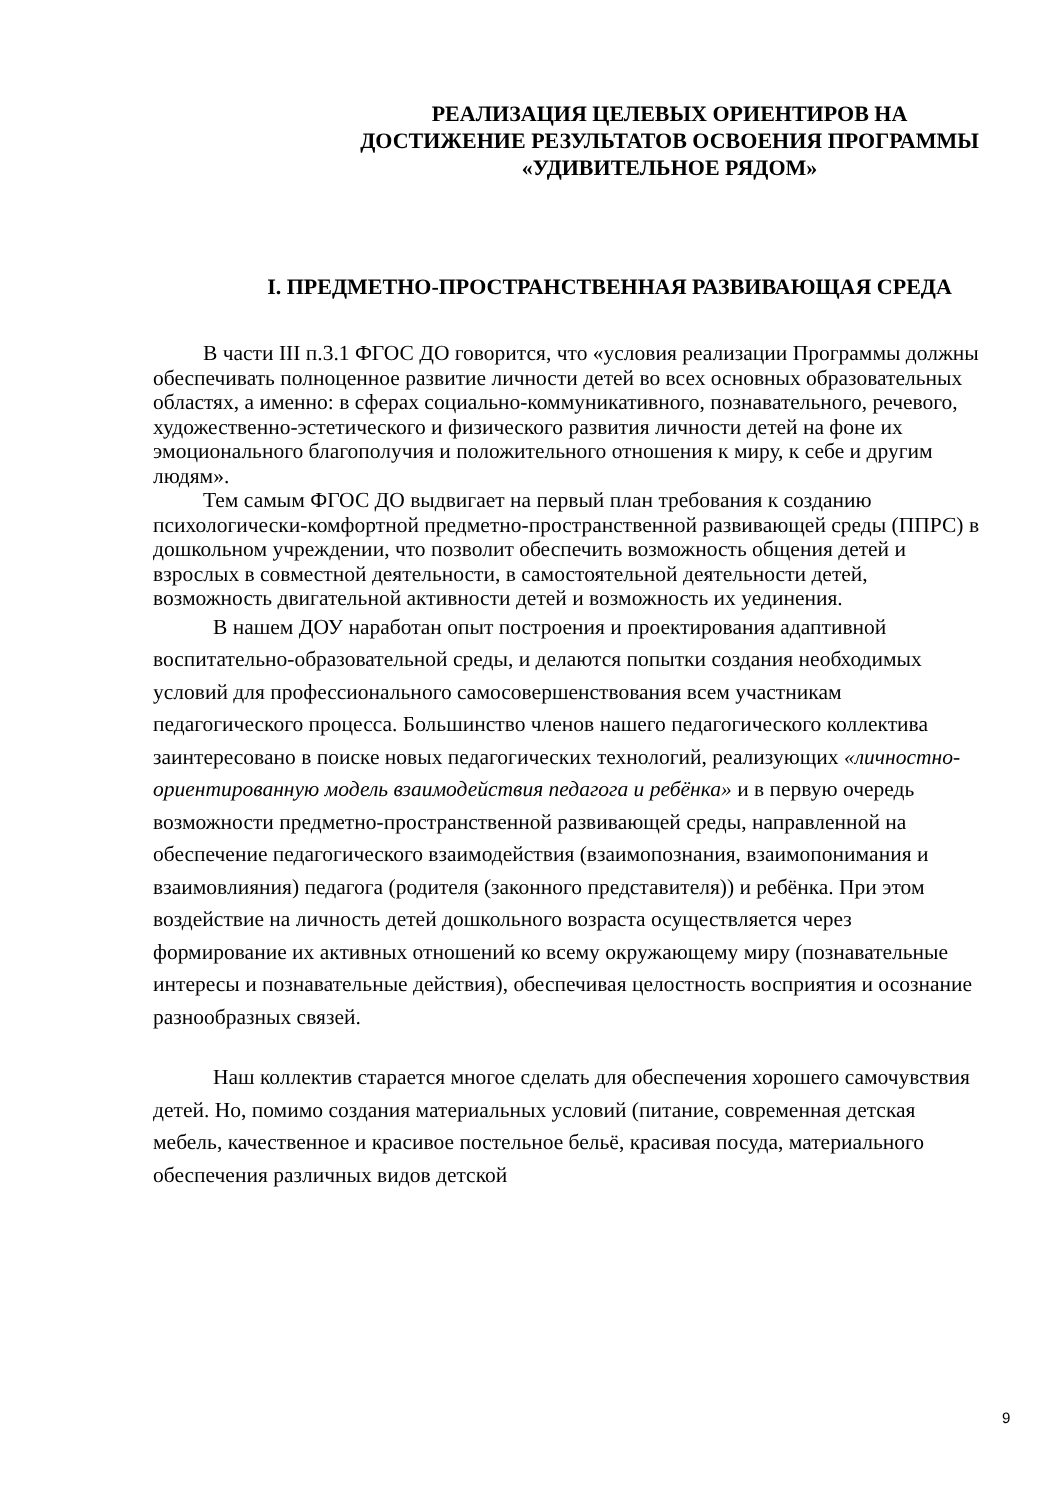РЕАЛИЗАЦИЯ ЦЕЛЕВЫХ ОРИЕНТИРОВ НА ДОСТИЖЕНИЕ РЕЗУЛЬТАТОВ ОСВОЕНИЯ ПРОГРАММЫ «УДИВИТЕЛЬНОЕ РЯДОМ»
I. ПРЕДМЕТНО-ПРОСТРАНСТВЕННАЯ РАЗВИВАЮЩАЯ СРЕДА
В части III п.3.1 ФГОС ДО говорится, что «условия реализации Программы должны обеспечивать полноценное развитие личности детей во всех основных образовательных областях, а именно: в сферах социально-коммуникативного, познавательного, речевого, художественно-эстетического и физического развития личности детей на фоне их эмоционального благополучия и положительного отношения к миру, к себе и другим людям».
Тем самым ФГОС ДО выдвигает на первый план требования к созданию психологически-комфортной предметно-пространственной развивающей среды (ППРС) в дошкольном учреждении, что позволит обеспечить возможность общения детей и взрослых в совместной деятельности, в самостоятельной деятельности детей, возможность двигательной активности детей и возможность их уединения.
В нашем ДОУ наработан опыт построения и проектирования адаптивной воспитательно-образовательной среды, и делаются попытки создания необходимых условий для профессионального самосовершенствования всем участникам педагогического процесса. Большинство членов нашего педагогического коллектива заинтересовано в поиске новых педагогических технологий, реализующих «личностно-ориентированную модель взаимодействия педагога и ребёнка» и в первую очередь возможности предметно-пространственной развивающей среды, направленной на обеспечение педагогического взаимодействия (взаимопознания, взаимопонимания и взаимовлияния) педагога (родителя (законного представителя)) и ребёнка. При этом воздействие на личность детей дошкольного возраста осуществляется через формирование их активных отношений ко всему окружающему миру (познавательные интересы и познавательные действия), обеспечивая целостность восприятия и осознание разнообразных связей.
Наш коллектив старается многое сделать для обеспечения хорошего самочувствия детей. Но, помимо создания материальных условий (питание, современная детская мебель, качественное и красивое постельное бельё, красивая посуда, материального обеспечения различных видов детской
9